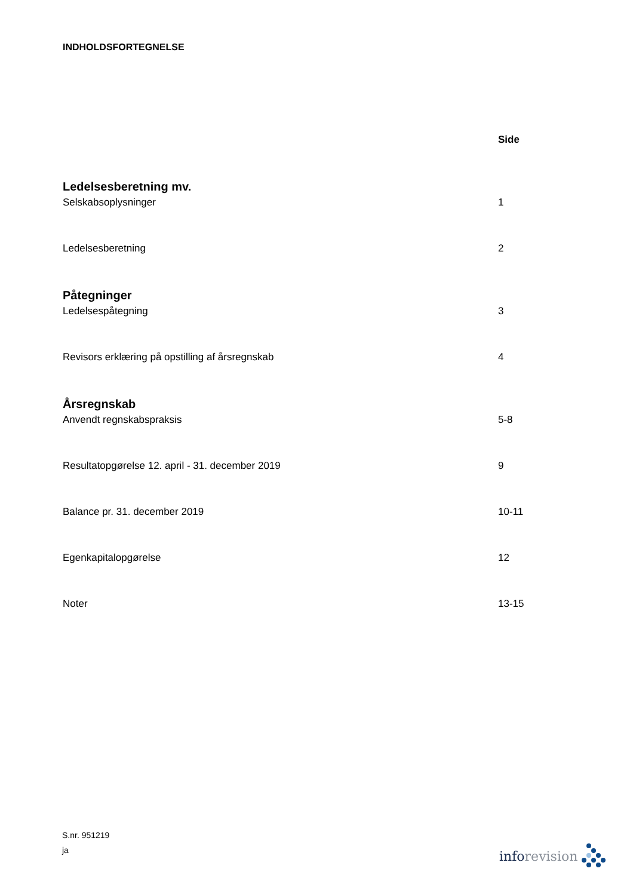INDHOLDSFORTEGNELSE
Side
Ledelsesberetning mv.
Selskabsoplysninger 1
Ledelsesberetning 2
Påtegninger
Ledelsespåtegning 3
Revisors erklæring på opstilling af årsregnskab 4
Årsregnskab
Anvendt regnskabspraksis 5-8
Resultatopgørelse 12. april - 31. december 2019 9
Balance pr. 31. december 2019 10-11
Egenkapitalopgørelse 12
Noter 13-15
S.nr. 951219
ja
info revision